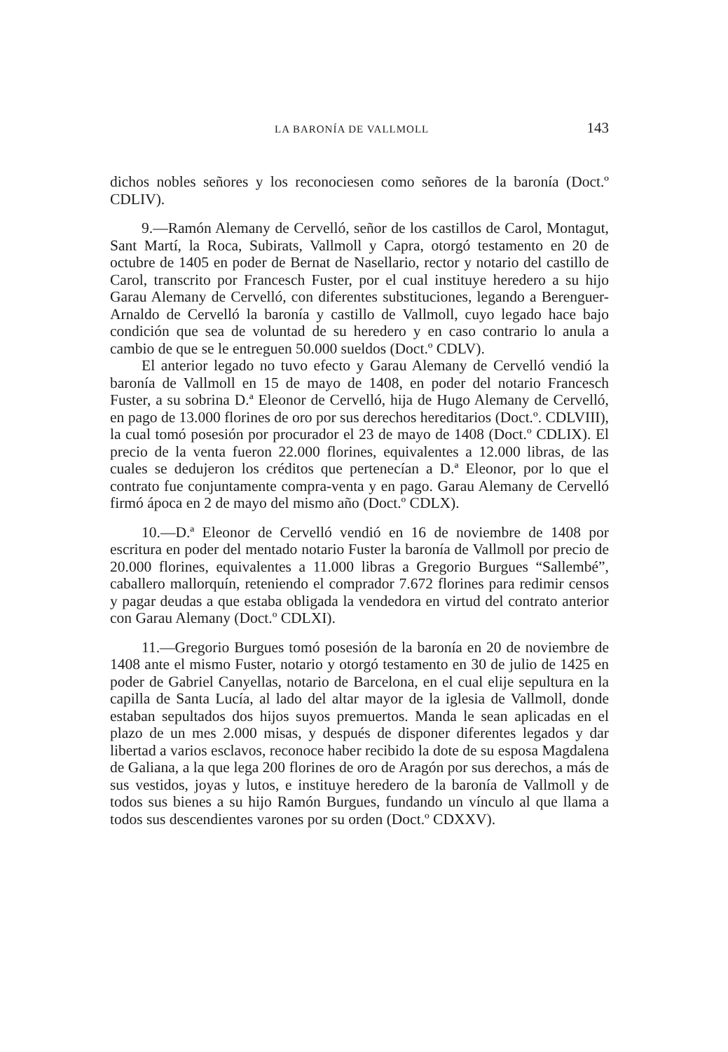LA BARONÍA DE VALLMOLL 143
dichos nobles señores y los reconociesen como señores de la baronía (Doct.º CDLIV).
9.—Ramón Alemany de Cervelló, señor de los castillos de Carol, Montagut, Sant Martí, la Roca, Subirats, Vallmoll y Capra, otorgó testamento en 20 de octubre de 1405 en poder de Bernat de Nasellario, rector y notario del castillo de Carol, transcrito por Francesch Fuster, por el cual instituye heredero a su hijo Garau Alemany de Cervelló, con diferentes substituciones, legando a Berenguer-Arnaldo de Cervelló la baronía y castillo de Vallmoll, cuyo legado hace bajo condición que sea de voluntad de su heredero y en caso contrario lo anula a cambio de que se le entreguen 50.000 sueldos (Doct.º CDLV).
El anterior legado no tuvo efecto y Garau Alemany de Cervelló vendió la baronía de Vallmoll en 15 de mayo de 1408, en poder del notario Francesch Fuster, a su sobrina D.ª Eleonor de Cervelló, hija de Hugo Alemany de Cervelló, en pago de 13.000 florines de oro por sus derechos hereditarios (Doct.º. CDLVIII), la cual tomó posesión por procurador el 23 de mayo de 1408 (Doct.º CDLIX). El precio de la venta fueron 22.000 florines, equivalentes a 12.000 libras, de las cuales se dedujeron los créditos que pertenecían a D.ª Eleonor, por lo que el contrato fue conjuntamente compra-venta y en pago. Garau Alemany de Cervelló firmó ápoca en 2 de mayo del mismo año (Doct.º CDLX).
10.—D.ª Eleonor de Cervelló vendió en 16 de noviembre de 1408 por escritura en poder del mentado notario Fuster la baronía de Vallmoll por precio de 20.000 florines, equivalentes a 11.000 libras a Gregorio Burgues “Sallembé”, caballero mallorquín, reteniendo el comprador 7.672 florines para redimir censos y pagar deudas a que estaba obligada la vendedora en virtud del contrato anterior con Garau Alemany (Doct.º CDLXI).
11.—Gregorio Burgues tomó posesión de la baronía en 20 de noviembre de 1408 ante el mismo Fuster, notario y otorgó testamento en 30 de julio de 1425 en poder de Gabriel Canyellas, notario de Barcelona, en el cual elije sepultura en la capilla de Santa Lucía, al lado del altar mayor de la iglesia de Vallmoll, donde estaban sepultados dos hijos suyos premuertos. Manda le sean aplicadas en el plazo de un mes 2.000 misas, y después de disponer diferentes legados y dar libertad a varios esclavos, reconoce haber recibido la dote de su esposa Magdalena de Galiana, a la que lega 200 florines de oro de Aragón por sus derechos, a más de sus vestidos, joyas y lutos, e instituye heredero de la baronía de Vallmoll y de todos sus bienes a su hijo Ramón Burgues, fundando un vínculo al que llama a todos sus descendientes varones por su orden (Doct.º CDXXV).